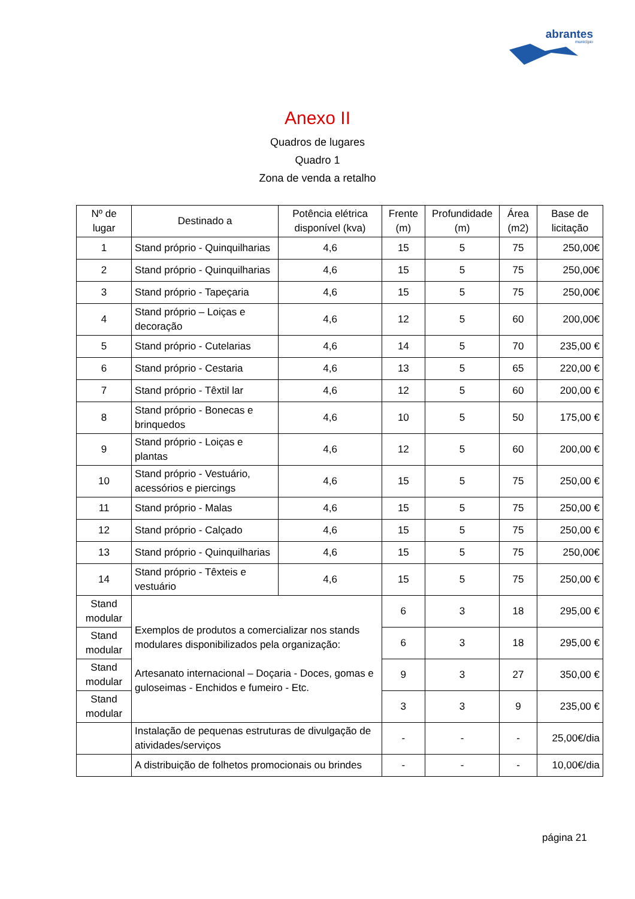abrantes
município
Anexo II
Quadros de lugares
Quadro 1
Zona de venda a retalho
| Nº de lugar | Destinado a | Potência elétrica disponível (kva) | Frente (m) | Profundidade (m) | Área (m2) | Base de licitação |
| --- | --- | --- | --- | --- | --- | --- |
| 1 | Stand próprio - Quinquilharias | 4,6 | 15 | 5 | 75 | 250,00€ |
| 2 | Stand próprio - Quinquilharias | 4,6 | 15 | 5 | 75 | 250,00€ |
| 3 | Stand próprio - Tapeçaria | 4,6 | 15 | 5 | 75 | 250,00€ |
| 4 | Stand próprio – Loiças e decoração | 4,6 | 12 | 5 | 60 | 200,00€ |
| 5 | Stand próprio - Cutelarias | 4,6 | 14 | 5 | 70 | 235,00 € |
| 6 | Stand próprio - Cestaria | 4,6 | 13 | 5 | 65 | 220,00 € |
| 7 | Stand próprio - Têxtil lar | 4,6 | 12 | 5 | 60 | 200,00 € |
| 8 | Stand próprio - Bonecas e brinquedos | 4,6 | 10 | 5 | 50 | 175,00 € |
| 9 | Stand próprio - Loiças e plantas | 4,6 | 12 | 5 | 60 | 200,00 € |
| 10 | Stand próprio - Vestuário, acessórios e piercings | 4,6 | 15 | 5 | 75 | 250,00 € |
| 11 | Stand próprio - Malas | 4,6 | 15 | 5 | 75 | 250,00 € |
| 12 | Stand próprio - Calçado | 4,6 | 15 | 5 | 75 | 250,00 € |
| 13 | Stand próprio - Quinquilharias | 4,6 | 15 | 5 | 75 | 250,00€ |
| 14 | Stand próprio - Têxteis e vestuário | 4,6 | 15 | 5 | 75 | 250,00 € |
| Stand modular | Exemplos de produtos a comercializar nos stands modulares disponibilizados pela organização: Artesanato internacional – Doçaria - Doces, gomas e guloseimas - Enchidos e fumeiro - Etc. | | 6 | 3 | 18 | 295,00 € |
| Stand modular | | | 6 | 3 | 18 | 295,00 € |
| Stand modular | | | 9 | 3 | 27 | 350,00 € |
| Stand modular | | | 3 | 3 | 9 | 235,00 € |
| | Instalação de pequenas estruturas de divulgação de atividades/serviços | | - | - | - | 25,00€/dia |
| | A distribuição de folhetos promocionais ou brindes | | - | - | - | 10,00€/dia |
página 21